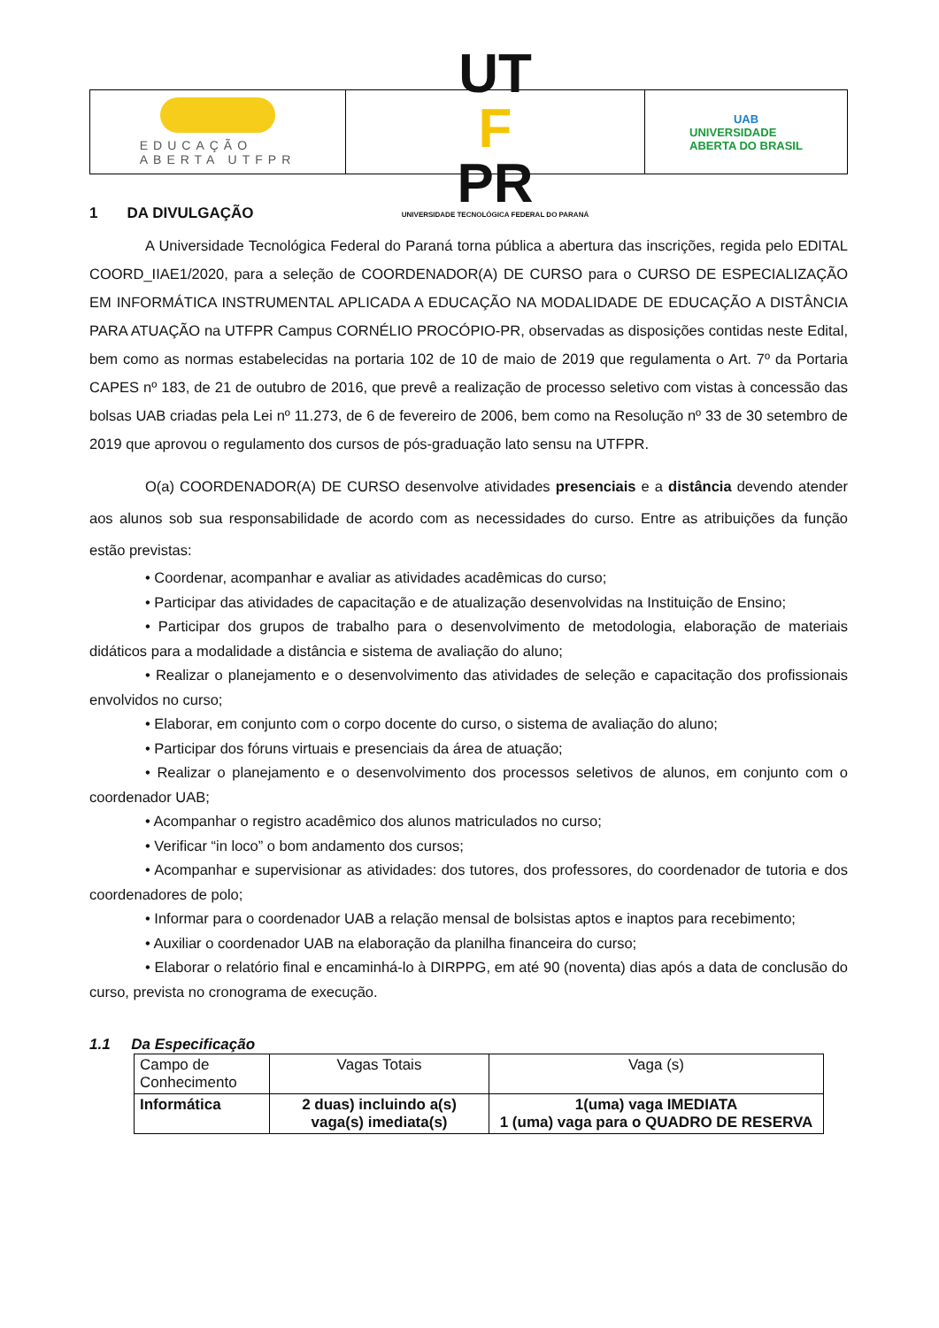EDUCAÇÃO
ABERTA UTFPR
UT
F
PR
UNIVERSIDADE TECNOLÓGICA FEDERAL DO PARANÁ
UAB
UNIVERSIDADE
ABERTA DO BRASIL
1 DA DIVULGAÇÃO
A Universidade Tecnológica Federal do Paraná torna pública a abertura das inscrições, regida pelo EDITAL COORD_IIAE1/2020, para a seleção de COORDENADOR(A) DE CURSO para o CURSO DE ESPECIALIZAÇÃO EM INFORMÁTICA INSTRUMENTAL APLICADA A EDUCAÇÃO NA MODALIDADE DE EDUCAÇÃO A DISTÂNCIA PARA ATUAÇÃO na UTFPR Campus CORNÉLIO PROCÓPIO-PR, observadas as disposições contidas neste Edital, bem como as normas estabelecidas na portaria 102 de 10 de maio de 2019 que regulamenta o Art. 7º da Portaria CAPES nº 183, de 21 de outubro de 2016, que prevê a realização de processo seletivo com vistas à concessão das bolsas UAB criadas pela Lei nº 11.273, de 6 de fevereiro de 2006, bem como na Resolução nº 33 de 30 setembro de 2019 que aprovou o regulamento dos cursos de pós-graduação lato sensu na UTFPR.
O(a) COORDENADOR(A) DE CURSO desenvolve atividades presenciais e a distância devendo atender aos alunos sob sua responsabilidade de acordo com as necessidades do curso. Entre as atribuições da função estão previstas:
• Coordenar, acompanhar e avaliar as atividades acadêmicas do curso;
• Participar das atividades de capacitação e de atualização desenvolvidas na Instituição de Ensino;
• Participar dos grupos de trabalho para o desenvolvimento de metodologia, elaboração de materiais didáticos para a modalidade a distância e sistema de avaliação do aluno;
• Realizar o planejamento e o desenvolvimento das atividades de seleção e capacitação dos profissionais envolvidos no curso;
• Elaborar, em conjunto com o corpo docente do curso, o sistema de avaliação do aluno;
• Participar dos fóruns virtuais e presenciais da área de atuação;
• Realizar o planejamento e o desenvolvimento dos processos seletivos de alunos, em conjunto com o coordenador UAB;
• Acompanhar o registro acadêmico dos alunos matriculados no curso;
• Verificar “in loco” o bom andamento dos cursos;
• Acompanhar e supervisionar as atividades: dos tutores, dos professores, do coordenador de tutoria e dos coordenadores de polo;
• Informar para o coordenador UAB a relação mensal de bolsistas aptos e inaptos para recebimento;
• Auxiliar o coordenador UAB na elaboração da planilha financeira do curso;
• Elaborar o relatório final e encaminhá-lo à DIRPPG, em até 90 (noventa) dias após a data de conclusão do curso, prevista no cronograma de execução.
1.1 Da Especificação
| Campo de Conhecimento | Vagas Totais | Vaga (s) |
| Informática | 2 duas) incluindo a(s) vaga(s) imediata(s) | 1(uma) vaga IMEDIATA 1 (uma) vaga para o QUADRO DE RESERVA |